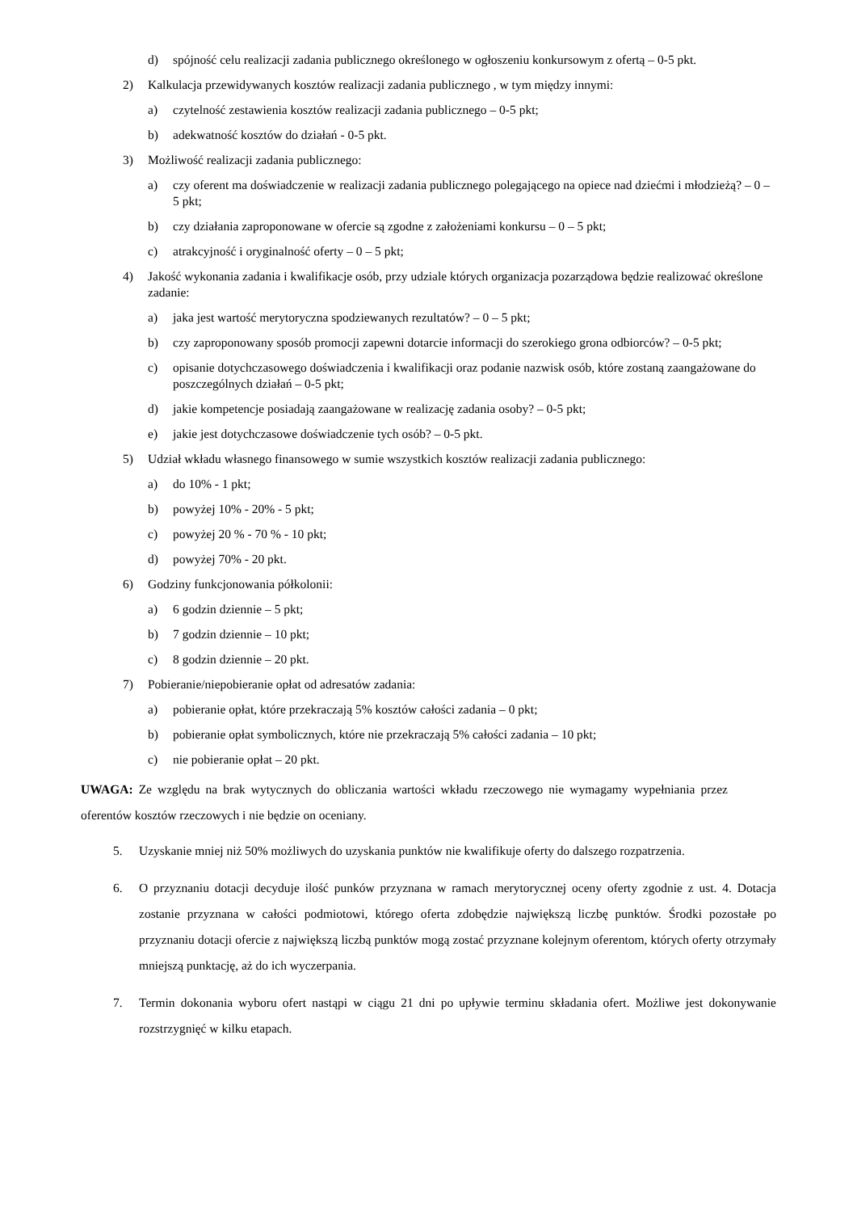d) spójność celu realizacji zadania publicznego określonego w ogłoszeniu konkursowym z ofertą – 0-5 pkt.
2) Kalkulacja przewidywanych kosztów realizacji zadania publicznego , w tym między innymi:
a) czytelność zestawienia kosztów realizacji zadania publicznego – 0-5 pkt;
b) adekwatność kosztów do działań - 0-5 pkt.
3) Możliwość realizacji zadania publicznego:
a) czy oferent ma doświadczenie w realizacji zadania publicznego polegającego na opiece nad dziećmi i młodzieżą? – 0 – 5 pkt;
b) czy działania zaproponowane w ofercie są zgodne z założeniami konkursu – 0 – 5 pkt;
c) atrakcyjność i oryginalność oferty – 0 – 5 pkt;
4) Jakość wykonania zadania i kwalifikacje osób, przy udziale których organizacja pozarządowa będzie realizować określone zadanie:
a) jaka jest wartość merytoryczna spodziewanych rezultatów? – 0 – 5 pkt;
b) czy zaproponowany sposób promocji zapewni dotarcie informacji do szerokiego grona odbiorców? – 0-5 pkt;
c) opisanie dotychczasowego doświadczenia i kwalifikacji oraz podanie nazwisk osób, które zostaną zaangażowane do poszczególnych działań – 0-5 pkt;
d) jakie kompetencje posiadają zaangażowane w realizację zadania osoby? – 0-5 pkt;
e) jakie jest dotychczasowe doświadczenie tych osób? – 0-5 pkt.
5) Udział wkładu własnego finansowego w sumie wszystkich kosztów realizacji zadania publicznego:
a) do 10% - 1 pkt;
b) powyżej 10% - 20% - 5 pkt;
c) powyżej 20 % - 70 % - 10 pkt;
d) powyżej 70% - 20 pkt.
6) Godziny funkcjonowania półkolonii:
a) 6 godzin dziennie – 5 pkt;
b) 7 godzin dziennie – 10 pkt;
c) 8 godzin dziennie – 20 pkt.
7) Pobieranie/niepobieranie opłat od adresatów zadania:
a) pobieranie opłat, które przekraczają 5% kosztów całości zadania – 0 pkt;
b) pobieranie opłat symbolicznych, które nie przekraczają 5% całości zadania – 10 pkt;
c) nie pobieranie opłat – 20 pkt.
UWAGA: Ze względu na brak wytycznych do obliczania wartości wkładu rzeczowego nie wymagamy wypełniania przez oferentów kosztów rzeczowych i nie będzie on oceniany.
5. Uzyskanie mniej niż 50% możliwych do uzyskania punktów nie kwalifikuje oferty do dalszego rozpatrzenia.
6. O przyznaniu dotacji decyduje ilość punków przyznana w ramach merytorycznej oceny oferty zgodnie z ust. 4. Dotacja zostanie przyznana w całości podmiotowi, którego oferta zdobędzie największą liczbę punktów. Środki pozostałe po przyznaniu dotacji ofercie z największą liczbą punktów mogą zostać przyznane kolejnym oferentom, których oferty otrzymały mniejszą punktację, aż do ich wyczerpania.
7. Termin dokonania wyboru ofert nastąpi w ciągu 21 dni po upływie terminu składania ofert. Możliwe jest dokonywanie rozstrzygnięć w kilku etapach.